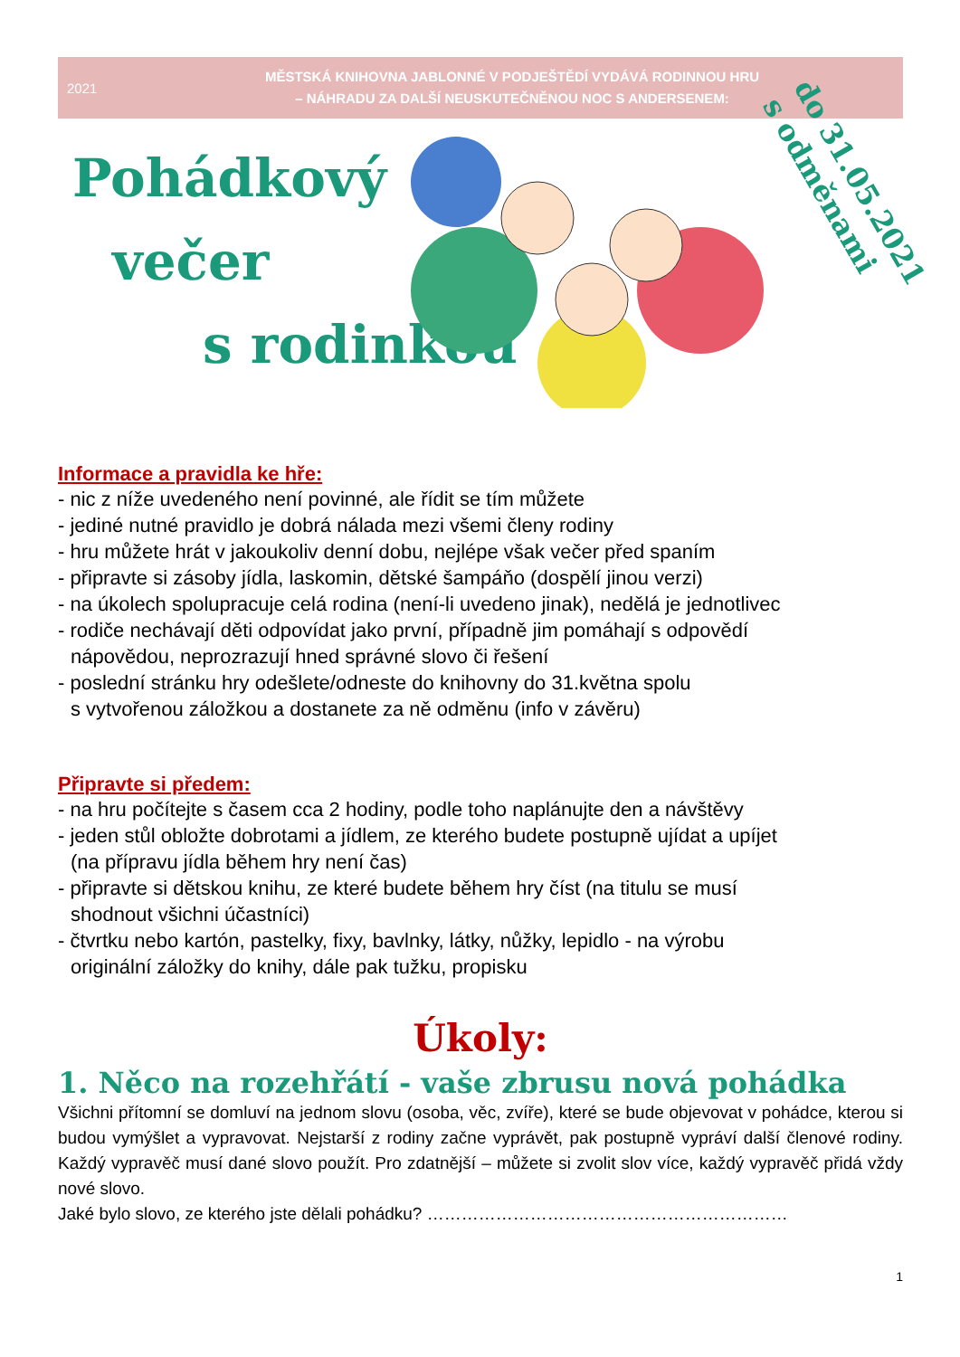2021
MĚSTSKÁ KNIHOVNA JABLONNÉ V PODJEŠTĚDÍ VYDÁVÁ RODINNOU HRU
– NÁHRADU ZA DALŠÍ NEUSKUTEČNĚNOU NOC S ANDERSENEM:
Pohádkový
večer
s rodinkou
do 31.05.2021
s odměnami
Informace a pravidla ke hře:
- nic z níže uvedeného není povinné, ale řídit se tím můžete
- jediné nutné pravidlo je dobrá nálada mezi všemi členy rodiny
- hru můžete hrát v jakoukoliv denní dobu, nejlépe však večer před spaním
- připravte si zásoby jídla, laskomin, dětské šampáňo (dospělí jinou verzi)
- na úkolech spolupracuje celá rodina (není-li uvedeno jinak), nedělá je jednotlivec
- rodiče nechávají děti odpovídat jako první, případně jim pomáhají s odpovědí
nápovědou, neprozrazují hned správné slovo či řešení
- poslední stránku hry odešlete/odneste do knihovny do 31.května spolu
s vytvořenou záložkou a dostanete za ně odměnu (info v závěru)
Připravte si předem:
- na hru počítejte s časem cca 2 hodiny, podle toho naplánujte den a návštěvy
- jeden stůl obložte dobrotami a jídlem, ze kterého budete postupně ujídat a upíjet
(na přípravu jídla během hry není čas)
- připravte si dětskou knihu, ze které budete během hry číst (na titulu se musí
shodnout všichni účastníci)
- čtvrtku nebo kartón, pastelky, fixy, bavlnky, látky, nůžky, lepidlo - na výrobu
originální záložky do knihy, dále pak tužku, propisku
Úkoly:
1. Něco na rozehřátí - vaše zbrusu nová pohádka
Všichni přítomní se domluví na jednom slovu (osoba, věc, zvíře), které se bude objevovat v pohádce, kterou si budou vymýšlet a vypravovat. Nejstarší z rodiny začne vyprávět, pak postupně vypráví další členové rodiny. Každý vypravěč musí dané slovo použít. Pro zdatnější – můžete si zvolit slov více, každý vypravěč přidá vždy nové slovo.
Jaké bylo slovo, ze kterého jste dělali pohádku? ………………………………………………………
1